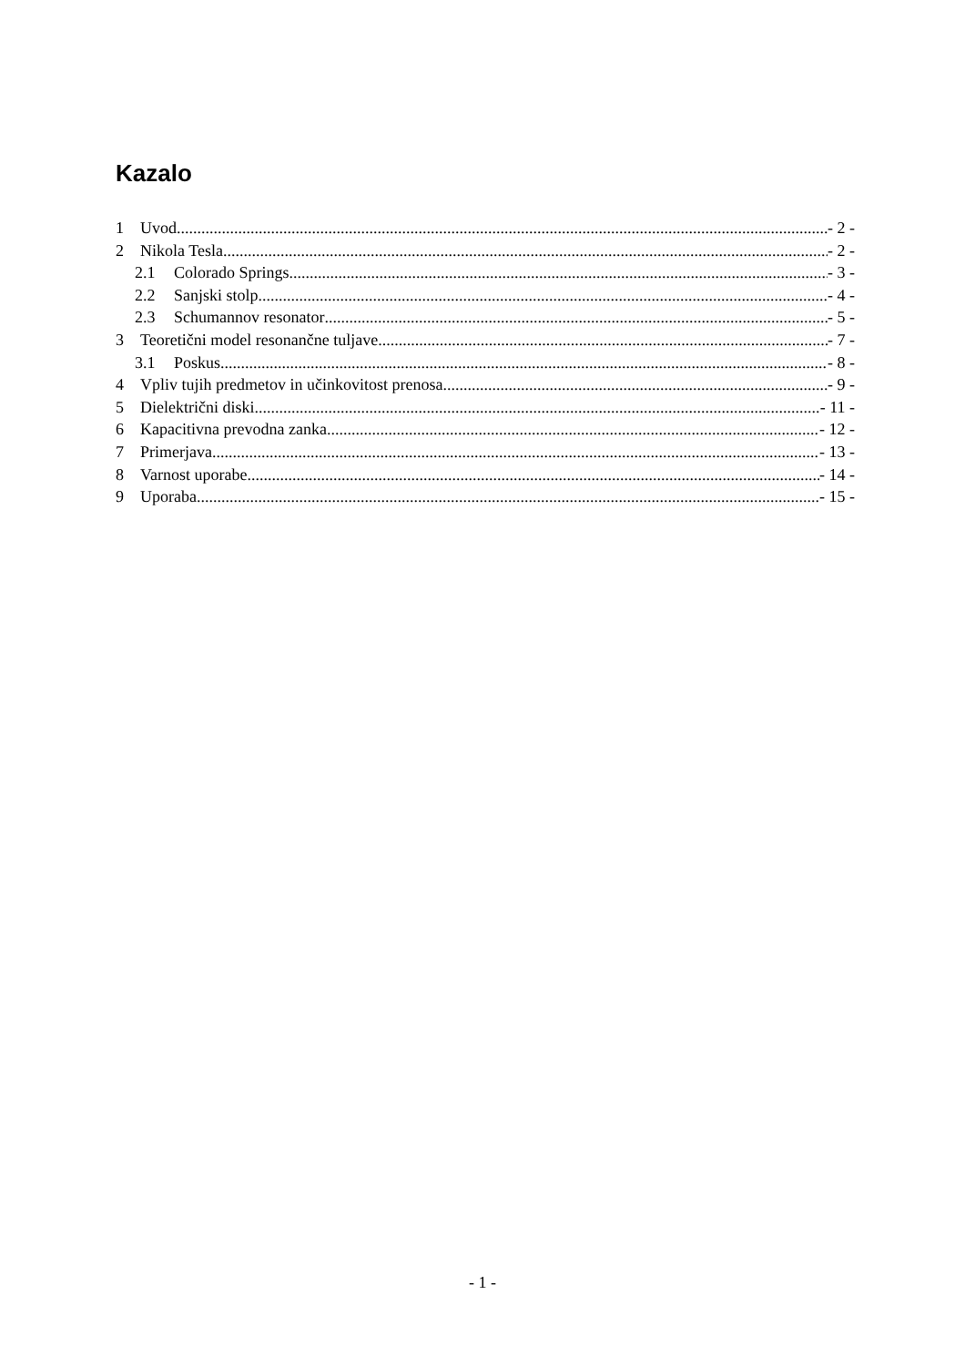Kazalo
1 Uvod - 2 -
2 Nikola Tesla - 2 -
2.1 Colorado Springs - 3 -
2.2 Sanjski stolp - 4 -
2.3 Schumannov resonator - 5 -
3 Teoretični model resonančne tuljave - 7 -
3.1 Poskus - 8 -
4 Vpliv tujih predmetov in učinkovitost prenosa - 9 -
5 Dielektrični diski - 11 -
6 Kapacitivna prevodna zanka - 12 -
7 Primerjava - 13 -
8 Varnost uporabe - 14 -
9 Uporaba - 15 -
- 1 -